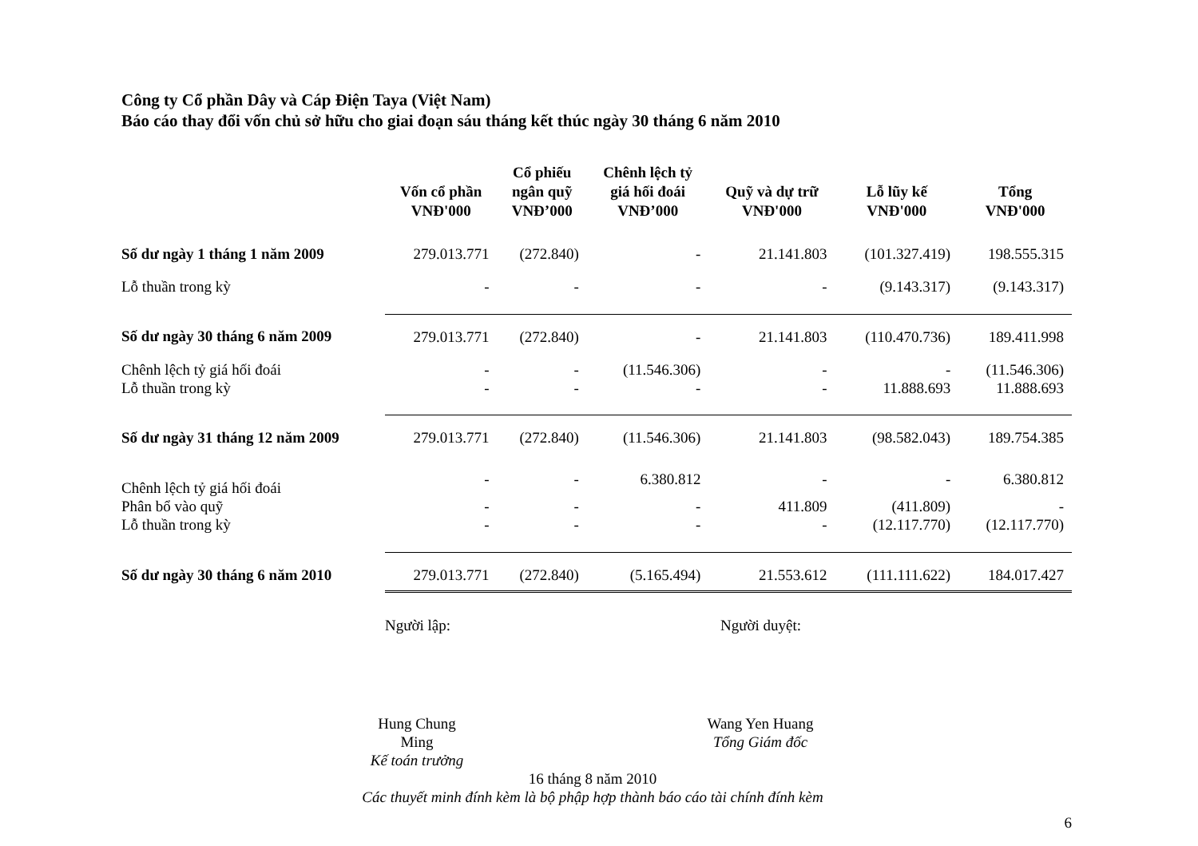Công ty Cổ phần Dây và Cáp Điện Taya (Việt Nam)
Báo cáo thay đổi vốn chủ sở hữu cho giai đoạn sáu tháng kết thúc ngày 30 tháng 6 năm 2010
| | Vốn cổ phần VNĐ'000 | Cổ phiếu ngân quỹ VNĐ’000 | Chênh lệch tỷ giá hối đoái VNĐ’000 | Quỹ và dự trữ VNĐ'000 | Lỗ lũy kế VNĐ'000 | Tổng VNĐ'000 |
| --- | --- | --- | --- | --- | --- | --- |
| Số dư ngày 1 tháng 1 năm 2009 | 279.013.771 | (272.840) | - | 21.141.803 | (101.327.419) | 198.555.315 |
| Lỗ thuần trong kỳ | - | - | - | - | (9.143.317) | (9.143.317) |
| Số dư ngày 30 tháng 6 năm 2009 | 279.013.771 | (272.840) | - | 21.141.803 | (110.470.736) | 189.411.998 |
| Chênh lệch tỷ giá hối đoái | - | - | (11.546.306) | - | - | (11.546.306) |
| Lỗ thuần trong kỳ | - | - | - | - | 11.888.693 | 11.888.693 |
| Số dư ngày 31 tháng 12 năm 2009 | 279.013.771 | (272.840) | (11.546.306) | 21.141.803 | (98.582.043) | 189.754.385 |
| Chênh lệch tỷ giá hối đoái | - | - | 6.380.812 | - | - | 6.380.812 |
| Phân bổ vào quỹ | - | - | - | 411.809 | (411.809) | - |
| Lỗ thuần trong kỳ | - | - | - | - | (12.117.770) | (12.117.770) |
| Số dư ngày 30 tháng 6 năm 2010 | 279.013.771 | (272.840) | (5.165.494) | 21.553.612 | (111.111.622) | 184.017.427 |
Người lập: Người duyệt:
Hung Chung Ming
Kế toán trưởng
Wang Yen Huang
Tổng Giám đốc
16 tháng 8 năm 2010
Các thuyết minh đính kèm là bộ phập hợp thành báo cáo tài chính đính kèm
6